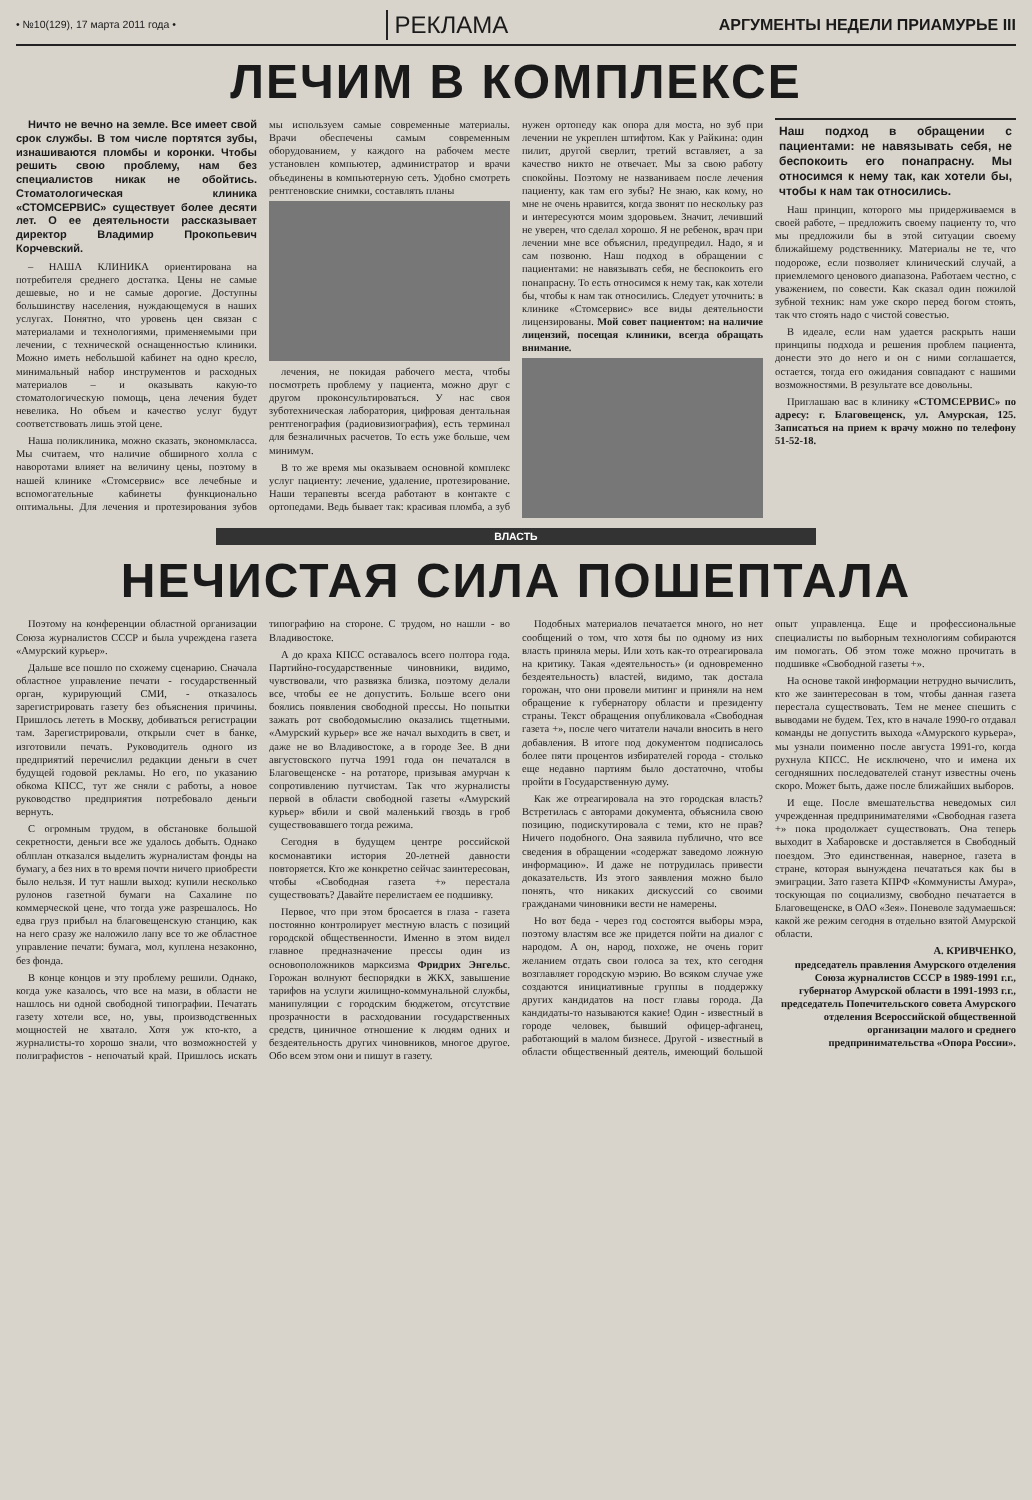• №10(129), 17 марта 2011 года • РЕКЛАМА АРГУМЕНТЫ НЕДЕЛИ ПРИАМУРЬЕ III
ЛЕЧИМ В КОМПЛЕКСЕ
Ничто не вечно на земле. Все имеет свой срок службы. В том числе портятся зубы, изнашиваются пломбы и коронки. Чтобы решить свою проблему, нам без специалистов никак не обойтись. Стоматологическая клиника «СТОМСЕРВИС» существует более десяти лет. О ее деятельности рассказывает директор Владимир Прокопьевич Корчевский.
– НАША КЛИНИКА ориентирована на потребителя среднего достатка. Цены не самые дешевые, но и не самые дорогие. Доступны большинству населения, нуждающемуся в наших услугах. Понятно, что уровень цен связан с материалами и технологиями, применяемыми при лечении, с технической оснащенностью клиники. Можно иметь небольшой кабинет на одно кресло, минимальный набор инструментов и расходных материалов – и оказывать какую-то стоматологическую помощь, цена лечения будет невелика. Но объем и качество услуг будут соответствовать лишь этой цене.
Наша поликлиника, можно сказать, экономкласса. Мы считаем, что наличие обширного холла с наворотами влияет на величину цены, поэтому в нашей клинике «Стомсервис» все лечебные и вспомогательные кабинеты функционально оптимальны. Для лечения и протезирования зубов мы используем самые современные материалы. Врачи обеспечены самым современным оборудованием, у каждого на рабочем месте установлен компьютер, администратор и врачи объединены в компьютерную сеть. Удобно смотреть рентгеновские снимки, составлять планы
лечения, не покидая рабочего места, чтобы посмотреть проблему у пациента, можно друг с другом проконсультироваться. У нас своя зуботехническая лаборатория, цифровая дентальная рентгенография (радиовизиография), есть терминал для безналичных расчетов. То есть уже больше, чем минимум.
В то же время мы оказываем основной комплекс услуг пациенту: лечение, удаление, протезирование. Наши терапевты всегда работают в контакте с ортопедами. Ведь бывает так: красивая пломба, а зуб нужен ортопеду как опора для моста, но зуб при лечении не укреплен штифтом. Как у Райкина: один пилит, другой сверлит, третий вставляет, а за качество никто не отвечает. Мы за свою работу спокойны. Поэтому не названиваем после лечения пациенту, как там его зубы? Не знаю, как кому, но мне не очень нравится, когда звонят по нескольку раз и интересуются моим здоровьем. Значит, лечивший не уверен, что сделал хорошо. Я не ребенок, врач при лечении мне все объяснил, предупредил. Надо, я и сам позвоню. Наш подход в обращении с пациентами: не навязывать себя, не беспокоить его понапрасну. То есть относимся к нему так, как хотели бы, чтобы к нам так относились. Следует уточнить: в клинике «Стомсервис» все виды деятельности лицензированы. Мой совет пациентом: на наличие лицензий, посещая клиники, всегда обращать внимание.
Наш подход в обращении с пациентами: не навязывать себя, не беспокоить его понапрасну. Мы относимся к нему так, как хотели бы, чтобы к нам так относились.
Наш принцип, которого мы придерживаемся в своей работе, – предложить своему пациенту то, что мы предложили бы в этой ситуации своему ближайшему родственнику. Материалы не те, что подороже, если позволяет клинический случай, а приемлемого ценового диапазона. Работаем честно, с уважением, по совести. Как сказал один пожилой зубной техник: нам уже скоро перед богом стоять, так что стоять надо с чистой совестью.
В идеале, если нам удается раскрыть наши принципы подхода и решения проблем пациента, донести это до него и он с ними соглашается, остается, тогда его ожидания совпадают с нашими возможностями. В результате все довольны.
Приглашаю вас в клинику «СТОМСЕРВИС» по адресу: г. Благовещенск, ул. Амурская, 125. Записаться на прием к врачу можно по телефону 51-52-18.
ВЛАСТЬ
НЕЧИСТАЯ СИЛА ПОШЕПТАЛА
Поэтому на конференции областной организации Союза журналистов СССР и была учреждена газета «Амурский курьер».
Дальше все пошло по схожему сценарию. Сначала областное управление печати - государственный орган, курирующий СМИ, - отказалось зарегистрировать газету без объяснения причины. Пришлось лететь в Москву, добиваться регистрации там. Зарегистрировали, открыли счет в банке, изготовили печать. Руководитель одного из предприятий перечислил редакции деньги в счет будущей годовой рекламы. Но его, по указанию обкома КПСС, тут же сняли с работы, а новое руководство предприятия потребовало деньги вернуть.
С огромным трудом, в обстановке большой секретности, деньги все же удалось добыть. Однако облплан отказался выделить журналистам фонды на бумагу, а без них в то время почти ничего приобрести было нельзя. И тут нашли выход: купили несколько рулонов газетной бумаги на Сахалине по коммерческой цене, что тогда уже разрешалось. Но едва груз прибыл на благовещенскую станцию, как на него сразу же наложило лапу все то же областное управление печати: бумага, мол, куплена незаконно, без фонда.
В конце концов и эту проблему решили. Однако, когда уже казалось, что все на мази, в области не нашлось ни одной свободной типографии. Печатать газету хотели все, но, увы, производственных мощностей не хватало. Хотя уж кто-кто, а журналисты-то хорошо знали, что возможностей у полиграфистов - непочатый край. Пришлось искать типографию на стороне. С трудом, но нашли - во Владивостоке.
А до краха КПСС оставалось всего полтора года. Партийно-государственные чиновники, видимо, чувствовали, что развязка близка, поэтому делали все, чтобы ее не допустить. Больше всего они боялись появления свободной прессы. Но попытки зажать рот свободомыслию оказались тщетными. «Амурский курьер» все же начал выходить в свет, и даже не во Владивостоке, а в городе Зее. В дни августовского путча 1991 года он печатался в Благовещенске - на ротаторе, призывая амурчан к сопротивлению путчистам. Так что журналисты первой в области свободной газеты «Амурский курьер» вбили и свой маленький гвоздь в гроб существовавшего тогда режима.
Сегодня в будущем центре российской космонавтики история 20-летней давности повторяется. Кто же конкретно сейчас заинтересован, чтобы «Свободная газета +» перестала существовать? Давайте перелистаем ее подшивку.
Первое, что при этом бросается в глаза - газета постоянно контролирует местную власть с позиций городской общественности. Именно в этом видел главное предназначение прессы один из основоположников марксизма Фридрих Энгельс. Горожан волнуют беспорядки в ЖКХ, завышение тарифов на услуги жилищно-коммунальной службы, манипуляции с городским бюджетом, отсутствие прозрачности в расходовании государственных средств, циничное отношение к людям одних и бездеятельность других чиновников, многое другое. Обо всем этом они и пишут в газету.
Подобных материалов печатается много, но нет сообщений о том, что хотя бы по одному из них власть приняла меры. Или хоть как-то отреагировала на критику. Такая «деятельность» (и одновременно бездеятельность) властей, видимо, так достала горожан, что они провели митинг и приняли на нем обращение к губернатору области и президенту страны. Текст обращения опубликовала «Свободная газета +», после чего читатели начали вносить в него добавления. В итоге под документом подписалось более пяти процентов избирателей города - столько еще недавно партиям было достаточно, чтобы пройти в Государственную думу.
Как же отреагировала на это городская власть? Встретилась с авторами документа, объяснила свою позицию, подискутировала с теми, кто не прав? Ничего подобного. Она заявила публично, что все сведения в обращении «содержат заведомо ложную информацию». И даже не потрудилась привести доказательств. Из этого заявления можно было понять, что никаких дискуссий со своими гражданами чиновники вести не намерены.
Но вот беда - через год состоятся выборы мэра, поэтому властям все же придется пойти на диалог с народом. А он, народ, похоже, не очень горит желанием отдать свои голоса за тех, кто сегодня возглавляет городскую мэрию. Во всяком случае уже создаются инициативные группы в поддержку других кандидатов на пост главы города. Да кандидаты-то называются какие! Один - известный в городе человек, бывший офицер-афганец, работающий в малом бизнесе. Другой - известный в области общественный деятель, имеющий большой опыт управленца. Еще и профессиональные специалисты по выборным технологиям собираются им помогать. Об этом тоже можно прочитать в подшивке «Свободной газеты +».
На основе такой информации нетрудно вычислить, кто же заинтересован в том, чтобы данная газета перестала существовать. Тем не менее спешить с выводами не будем. Тех, кто в начале 1990-го отдавал команды не допустить выхода «Амурского курьера», мы узнали поименно после августа 1991-го, когда рухнула КПСС. Не исключено, что и имена их сегодняшних последователей станут известны очень скоро. Может быть, даже после ближайших выборов.
И еще. После вмешательства неведомых сил учрежденная предпринимателями «Свободная газета +» пока продолжает существовать. Она теперь выходит в Хабаровске и доставляется в Свободный поездом. Это единственная, наверное, газета в стране, которая вынуждена печататься как бы в эмиграции. Зато газета КПРФ «Коммунисты Амура», тоскующая по социализму, свободно печатается в Благовещенске, в ОАО «Зея». Поневоле задумаешься: какой же режим сегодня в отдельно взятой Амурской области.
А. КРИВЧЕНКО,
председатель правления Амурского отделения Союза журналистов СССР в 1989-1991 г.г., губернатор Амурской области в 1991-1993 г.г., председатель Попечительского совета Амурского отделения Всероссийской общественной организации малого и среднего предпринимательства «Опора России».